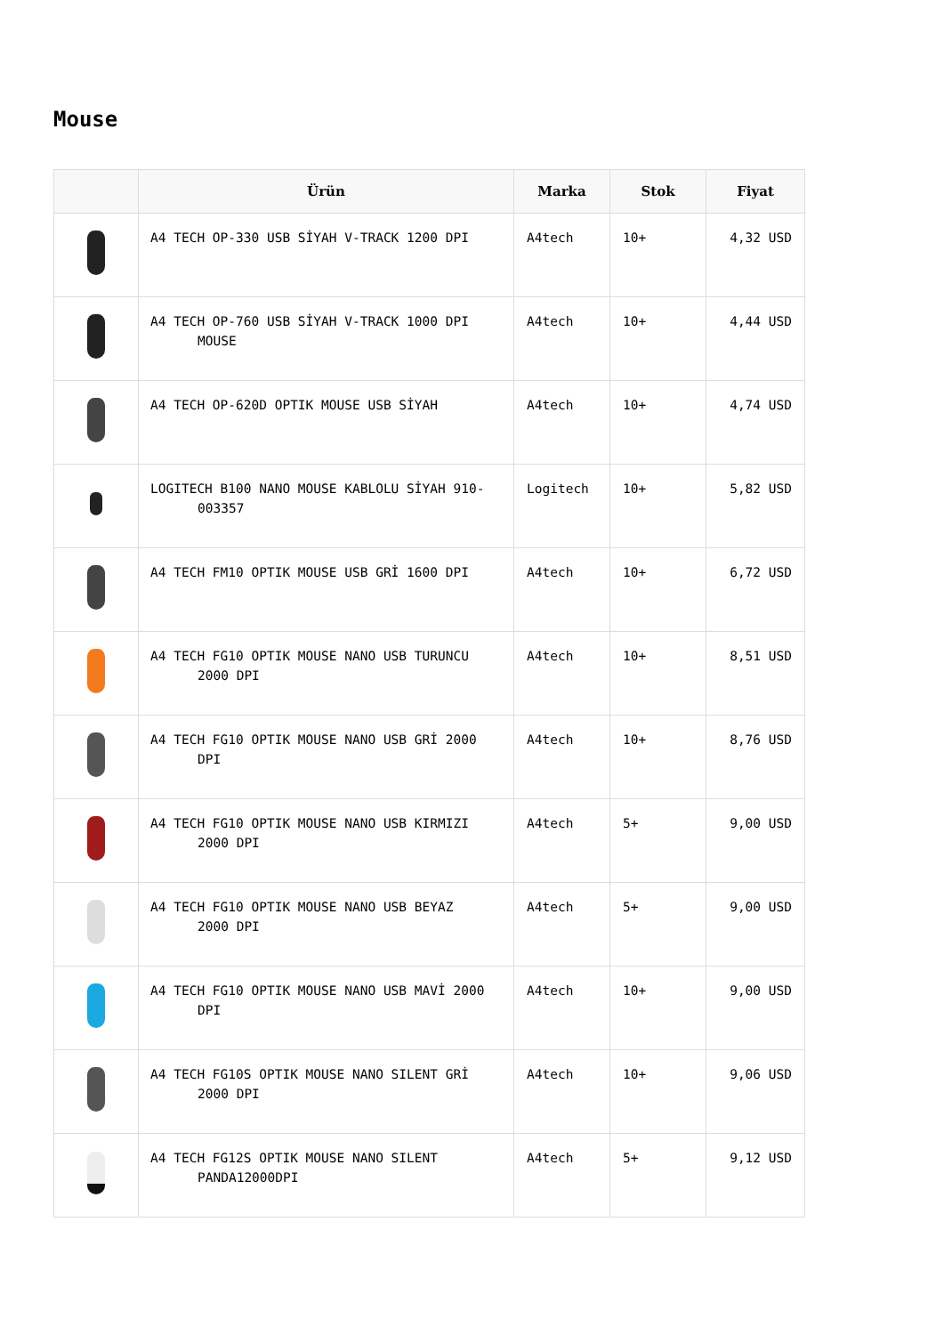Mouse
| | Ürün | Marka | Stok | Fiyat |
| --- | --- | --- | --- | --- |
| | A4 TECH OP-330 USB SİYAH V-TRACK 1200 DPI | A4tech | 10+ | 4,32 USD |
| | A4 TECH OP-760 USB SİYAH V-TRACK 1000 DPI MOUSE | A4tech | 10+ | 4,44 USD |
| | A4 TECH OP-620D OPTIK MOUSE USB SİYAH | A4tech | 10+ | 4,74 USD |
| | LOGITECH B100 NANO MOUSE KABLOLU SİYAH 910- 003357 | Logitech | 10+ | 5,82 USD |
| | A4 TECH FM10 OPTIK MOUSE USB GRİ 1600 DPI | A4tech | 10+ | 6,72 USD |
| | A4 TECH FG10 OPTIK MOUSE NANO USB TURUNCU 2000 DPI | A4tech | 10+ | 8,51 USD |
| | A4 TECH FG10 OPTIK MOUSE NANO USB GRİ 2000 DPI | A4tech | 10+ | 8,76 USD |
| | A4 TECH FG10 OPTIK MOUSE NANO USB KIRMIZI 2000 DPI | A4tech | 5+ | 9,00 USD |
| | A4 TECH FG10 OPTIK MOUSE NANO USB BEYAZ 2000 DPI | A4tech | 5+ | 9,00 USD |
| | A4 TECH FG10 OPTIK MOUSE NANO USB MAVİ 2000 DPI | A4tech | 10+ | 9,00 USD |
| | A4 TECH FG10S OPTIK MOUSE NANO SILENT GRİ 2000 DPI | A4tech | 10+ | 9,06 USD |
| | A4 TECH FG12S OPTIK MOUSE NANO SILENT PANDA12000DPI | A4tech | 5+ | 9,12 USD |